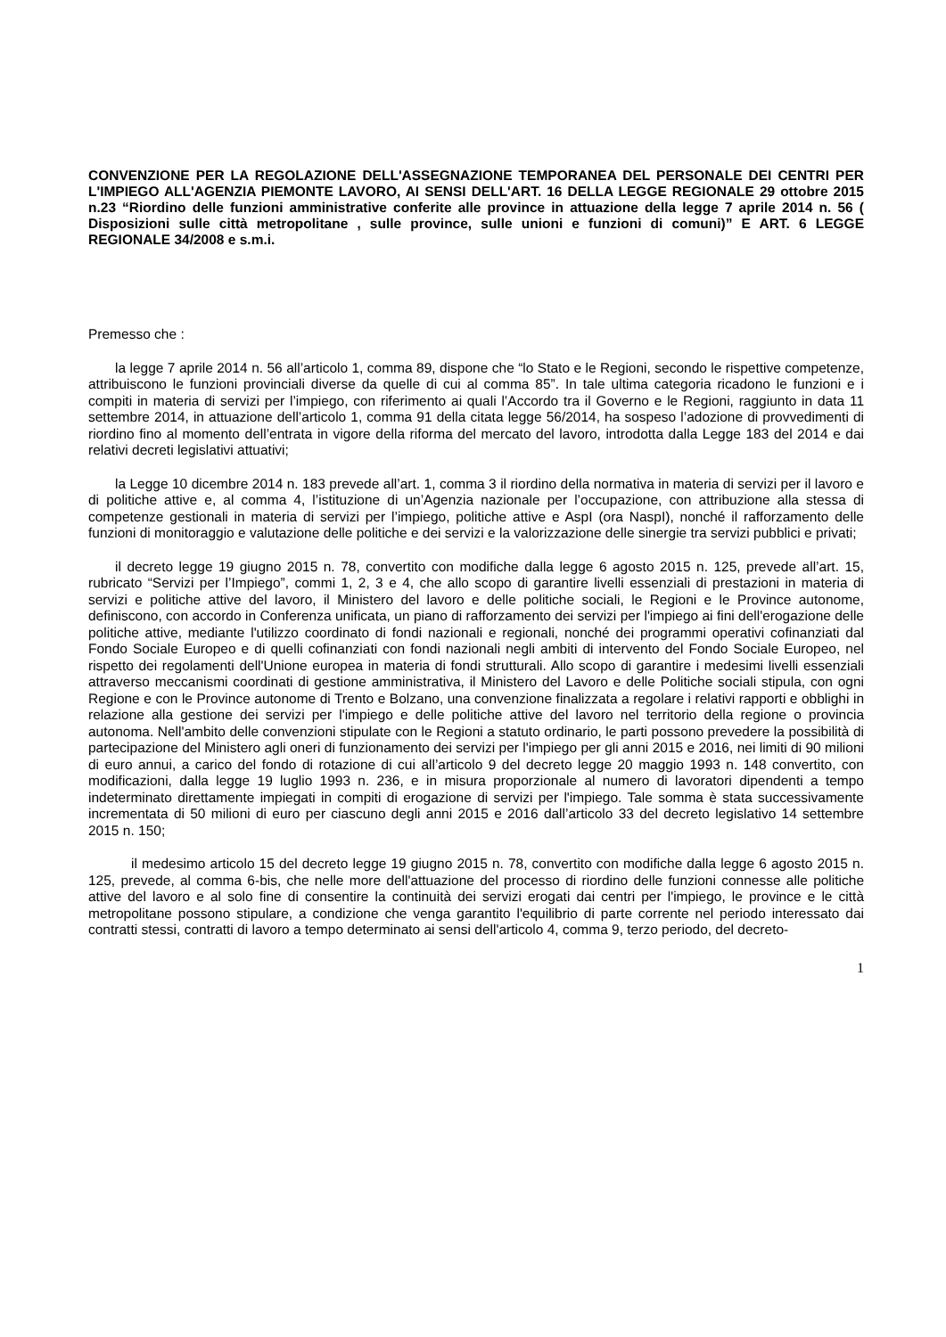CONVENZIONE PER LA REGOLAZIONE DELL'ASSEGNAZIONE TEMPORANEA DEL PERSONALE DEI CENTRI PER L'IMPIEGO ALL'AGENZIA PIEMONTE LAVORO, AI SENSI DELL'ART. 16 DELLA LEGGE REGIONALE 29 ottobre 2015 n.23 “Riordino delle funzioni amministrative conferite alle province in attuazione della legge 7 aprile 2014 n. 56 ( Disposizioni sulle città metropolitane , sulle province, sulle unioni e funzioni di comuni)” E ART. 6 LEGGE REGIONALE 34/2008 e s.m.i.
Premesso che :
la legge 7 aprile 2014 n. 56 all’articolo 1, comma 89, dispone che “lo Stato e le Regioni, secondo le rispettive competenze, attribuiscono le funzioni provinciali diverse da quelle di cui al comma 85”. In tale ultima categoria ricadono le funzioni e i compiti in materia di servizi per l’impiego, con riferimento ai quali l’Accordo tra il Governo e le Regioni, raggiunto in data 11 settembre 2014, in attuazione dell’articolo 1, comma 91 della citata legge 56/2014, ha sospeso l’adozione di provvedimenti di riordino fino al momento dell’entrata in vigore della riforma del mercato del lavoro, introdotta dalla Legge 183 del 2014 e dai relativi decreti legislativi attuativi;
la Legge 10 dicembre 2014 n. 183 prevede all’art. 1, comma 3 il riordino della normativa in materia di servizi per il lavoro e di politiche attive e, al comma 4, l’istituzione di un’Agenzia nazionale per l’occupazione, con attribuzione alla stessa di competenze gestionali in materia di servizi per l’impiego, politiche attive e AspI (ora NaspI), nonché il rafforzamento delle funzioni di monitoraggio e valutazione delle politiche e dei servizi e la valorizzazione delle sinergie tra servizi pubblici e privati;
il decreto legge 19 giugno 2015 n. 78, convertito con modifiche dalla legge 6 agosto 2015 n. 125, prevede all’art. 15, rubricato “Servizi per l’Impiego”, commi 1, 2, 3 e 4, che allo scopo di garantire livelli essenziali di prestazioni in materia di servizi e politiche attive del lavoro, il Ministero del lavoro e delle politiche sociali, le Regioni e le Province autonome, definiscono, con accordo in Conferenza unificata, un piano di rafforzamento dei servizi per l'impiego ai fini dell'erogazione delle politiche attive, mediante l'utilizzo coordinato di fondi nazionali e regionali, nonché dei programmi operativi cofinanziati dal Fondo Sociale Europeo e di quelli cofinanziati con fondi nazionali negli ambiti di intervento del Fondo Sociale Europeo, nel rispetto dei regolamenti dell'Unione europea in materia di fondi strutturali. Allo scopo di garantire i medesimi livelli essenziali attraverso meccanismi coordinati di gestione amministrativa, il Ministero del Lavoro e delle Politiche sociali stipula, con ogni Regione e con le Province autonome di Trento e Bolzano, una convenzione finalizzata a regolare i relativi rapporti e obblighi in relazione alla gestione dei servizi per l'impiego e delle politiche attive del lavoro nel territorio della regione o provincia autonoma. Nell'ambito delle convenzioni stipulate con le Regioni a statuto ordinario, le parti possono prevedere la possibilità di partecipazione del Ministero agli oneri di funzionamento dei servizi per l'impiego per gli anni 2015 e 2016, nei limiti di 90 milioni di euro annui, a carico del fondo di rotazione di cui all’articolo 9 del decreto legge 20 maggio 1993 n. 148 convertito, con modificazioni, dalla legge 19 luglio 1993 n. 236, e in misura proporzionale al numero di lavoratori dipendenti a tempo indeterminato direttamente impiegati in compiti di erogazione di servizi per l'impiego. Tale somma è stata successivamente incrementata di 50 milioni di euro per ciascuno degli anni 2015 e 2016 dall’articolo 33 del decreto legislativo 14 settembre 2015 n. 150;
il medesimo articolo 15 del decreto legge 19 giugno 2015 n. 78, convertito con modifiche dalla legge 6 agosto 2015 n. 125, prevede, al comma 6-bis, che nelle more dell'attuazione del processo di riordino delle funzioni connesse alle politiche attive del lavoro e al solo fine di consentire la continuità dei servizi erogati dai centri per l'impiego, le province e le città metropolitane possono stipulare, a condizione che venga garantito l'equilibrio di parte corrente nel periodo interessato dai contratti stessi, contratti di lavoro a tempo determinato ai sensi dell'articolo 4, comma 9, terzo periodo, del decreto-
1